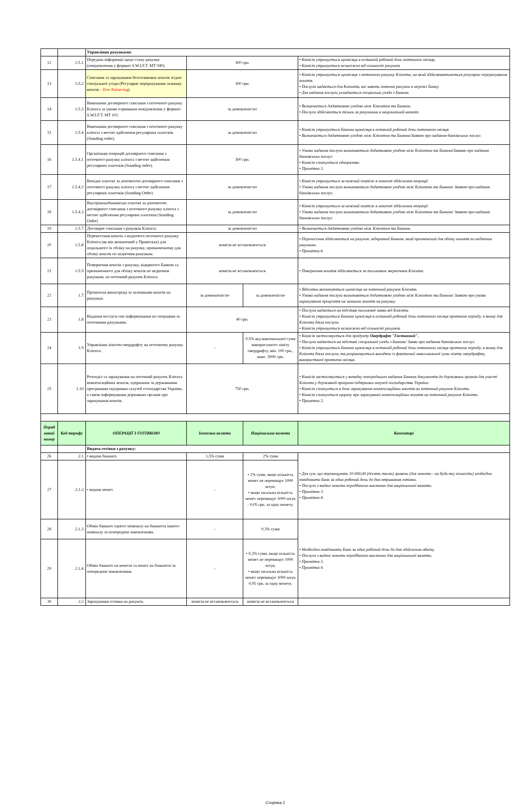| | | Управління рахунками: | | | |
| 12 | 1.5.1. | Передача інформації щодо стану рахунку (повідомлення у форматі S.W.I.F.T. MT 940). | 300 грн. | | • Комісія утримується щомісяця в останній робочий день поточного місяця. • Комісія утримується незалежно від кількості рахунків. |
| 13 | 1.5.2. | Списання та зарахування безготівкових коштів згідно спеціальної угоди (Регулярне перерахування залишку коштів - Zero Balancing ). | 300 грн. | | • Комісія утримується щомісяця з поточного рахунку Клієнта, на який здійснюватиметься регулярне перерахування коштів. • Послуга надається для Клієнтів, які мають поточні рахунки в мережі Банку. • Для надання послуги укладається спеціальна угода з Банком. |
| 14 | 1.5.3. | Виконання договірного списання з поточного рахунку Клієнта за умови отримання повідомлення у форматі S.W.I.F.T. MT 101. | за домовленістю | | • Визначається додатковою угодою між Клієнтом та Банком. • Послуга здійснюється тільки за рахунками в національній валюті. |
| 15 | 1.5.4. | Виконання договірного списання з поточного рахунку клієнта з метою здійснення регулярних платежів (Standing order). | за домовленістю | | • Комісія утримується Банком щомісяця в останній робочий день поточного місяця. • Визначається додатковою угодою між Клієнтом та Банком/Заявою про надання банківських послуг. |
| 16 | 1.5.4.1. | Організація операцій договірного списання з поточного рахунку клієнта з метою здійснення регулярних платежів (Standing order). | 300 грн. | | • Умови надання послуги визначаються додатковою угодою між Клієнтом та Банком/Заявою про надання банківських послуг. • Комісія сплачується одноразово. • Примітка 3. |
| 17 | 1.5.4.2. | Вихідні платежі за допомогою договірного списання з поточного рахунку клієнта з метою здійснення регулярних платежів (Standing Order) | за домовленістю | | • Комісія утримується за кожний платіж в момент здійснення операції. • Умови надання послуги визначаються додатковою угодою між Клієнтом та Банком/ Заявою про надання банківських послуг. |
| 18 | 1.5.4.3. | Внутрішньобанківські платежі за допомогою договірного списання з поточного рахунку клієнта з метою здійснення регулярних платежів (Standing Order) | за домовленістю | | • Комісія утримується за кожний платіж в момент здійснення операції. • Умови надання послуги визначаються додатковою угодою між Клієнтом та Банком/ Заявою про надання банківських послуг. |
| 19 | 1.5.7. | Договірне списання з рахунків Клієнта. | за домовленістю | | • Визначається додатковою угодою між Клієнтом та Банком. |
| 20 | 1.5.8. | Перенесення коштів з недіючого поточного рахунку Клієнта (як він визначений у Примітках) для подальшого їх обліку на рахунку, призначенному для обліку коштів по недіючим рахункам. | комісія не встановлюється | | • Перенесення здійснюється на рахунок, відкритий Банком, який призначений для обліку коштів по недіючим рахункам. • Примітка 6. |
| 21 | 1.5.9. | Повернення коштів з рахунку, відкритого Банком та призначенного для обліку коштів по недіючим рахункам, на поточний рахунок Клієнта. | комісія не встановлюється | | • Повернення коштів здійснюється за письмовим зверненням Клієнта. |
| 22 | 1.7. | Процентна винагорода за залишками коштів на рахунках. | за домовленістю | за домовленістю | • Відсотки виплачуються щомісяця на поточний рахунок Клієнта. • Умови надання послуги визначаються додатковою угодою між Клієнтом та Банком/ Заявою про умови нарахування процентів на залишок коштів на рахунку. |
| 23 | 1.8. | Надання послуги смс-інформування по операціям за поточними рахунками. | 40 грн. | | • Послуга надається на підставі письмової заяви від Клієнта. • Комісія утримується Банком щомісяця в останній робочий день поточного місяця протягом періоду, в якому для Клієнта діяла послуга. • Комісія утримується незалежно від кількості рахунків. |
| 24 | 1.9. | Управління лімітом овердрафту на поточному рахунку Клієнта. | - | 0,5% від максимальної суми використаного ліміту овердрафту, мін. 100 грн., макс. 5000 грн. | • Комісія застосовується для продукту Овердрафт "Гостинний". • Послуга надається на підставі спеціальної угоди з Банком/ Заяви про надання банківських послуг. • Комісія утримується Банком щомісяця в останній робочий день поточного місяця протягом періоду, в якому для Клієнта діяла послуга, та розраховується виходячи із фактичної максимальної суми ліміту овердрафту, використаної протягом місяця. |
| 25 | 1.10. | Розподіл та зарахування на поточний рахунок Клієнта компенсаційних коштів, одержаних за державними програмами підтримки галузей господарства України, а також інформування державних органів про зарахування коштів. | 750 грн. | | • Комісія застосовується у випадку попереднього надання Банком документів до державних органів для участі Клієнта у державній програмі підтримки галузей господарства України. • Комісія сплачується в день зарахування компенсаційних коштів на поточний рахунок Клієнта. • Комісія сплачується щоразу при зарахуванні компенсаційних коштів на поточний рахунок Клієнта. • Примітка 3. |
| Поряд ковий номер | Код тарифу | ОПЕРАЦІЇ З ГОТІВКОЮ | Іноземна валюта | Національна валюта | Коментарі |
| | | Видача готівки з рахунку: | | | |
| 26 | 2.1. | • видача банкнот, | 1,5% суми | 2% суми | • Для сум, що перевищують 10 000,00 (десять тисяч) гривень (для монети - на будь-яку кількість) необхідно повідомити Банк за один робочий день до дня отримання готівки. • Послуги з видачі монети передбачено виключно для національної валюти. • Примітка 3. • Примітка 4. |
| 27 | 2.1.2. | • видача монет. | - | • 2% суми, якщо кількість монет не перевищує 1000 штук; • якщо загальна кількість монет перевищує 1000 штук - 0,05 грн. за одну монету. | |
| 28 | 2.1.3. | Обмін банкнот одного номіналу на банкноти іншого номіналу за попереднім замовленням. | - | 0,3% суми | • Необхідно повідомити Банк за один робочий день до дня здійснення обміну. • Послуги з видачі монети передбачено виключно для національної валюти. • Примітка 3. • Примітка 4. |
| 29 | 2.1.4. | Обмін банкнот на монети та монет на банкноти за попереднім замовленням. | - | • 0,3% суми, якщо кількість монет не перевищує 1000 штук; • якщо загальна кількість монет перевищує 1000 штук 0,05 грн. за одну монету. | |
| 30 | 2.2. | Зарахування готівки на рахунок. | комісія не встановлюється | комісія не встановлюється | |
Сторінка 2